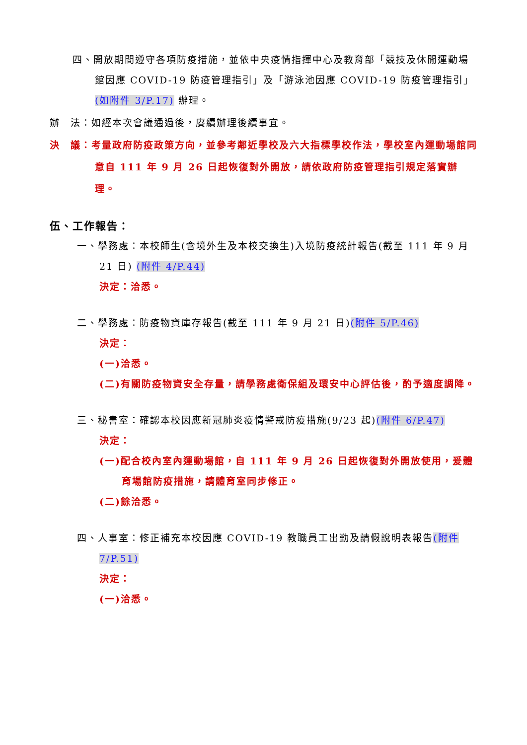四、開放期間遵守各項防疫措施，並依中央疫情指揮中心及教育部「競技及休閒運動場館因應 COVID-19 防疫管理指引」及「游泳池因應 COVID-19 防疫管理指引」(如附件 3/P.17) 辦理。
辦　法：如經本次會議通過後，賡續辦理後續事宜。
決　議：考量政府防疫政策方向，並參考鄰近學校及六大指標學校作法，學校室內運動場館同意自 111 年 9 月 26 日起恢復對外開放，請依政府防疫管理指引規定落實辦理。
伍、工作報告：
一、學務處：本校師生(含境外生及本校交換生)入境防疫統計報告(截至 111 年 9 月 21 日) (附件 4/P.44)
決定：洽悉。
二、學務處：防疫物資庫存報告(截至 111 年 9 月 21 日)(附件 5/P.46)
決定：
(一)洽悉。
(二)有關防疫物資安全存量，請學務處衛保組及環安中心評估後，酌予適度調降。
三、秘書室：確認本校因應新冠肺炎疫情警戒防疫措施(9/23 起)(附件 6/P.47)
決定：
(一)配合校內室內運動場館，自 111 年 9 月 26 日起恢復對外開放使用，爰體育場館防疫措施，請體育室同步修正。
(二)餘洽悉。
四、人事室：修正補充本校因應 COVID-19 教職員工出勤及請假說明表報告(附件 7/P.51)
決定：
(一)洽悉。